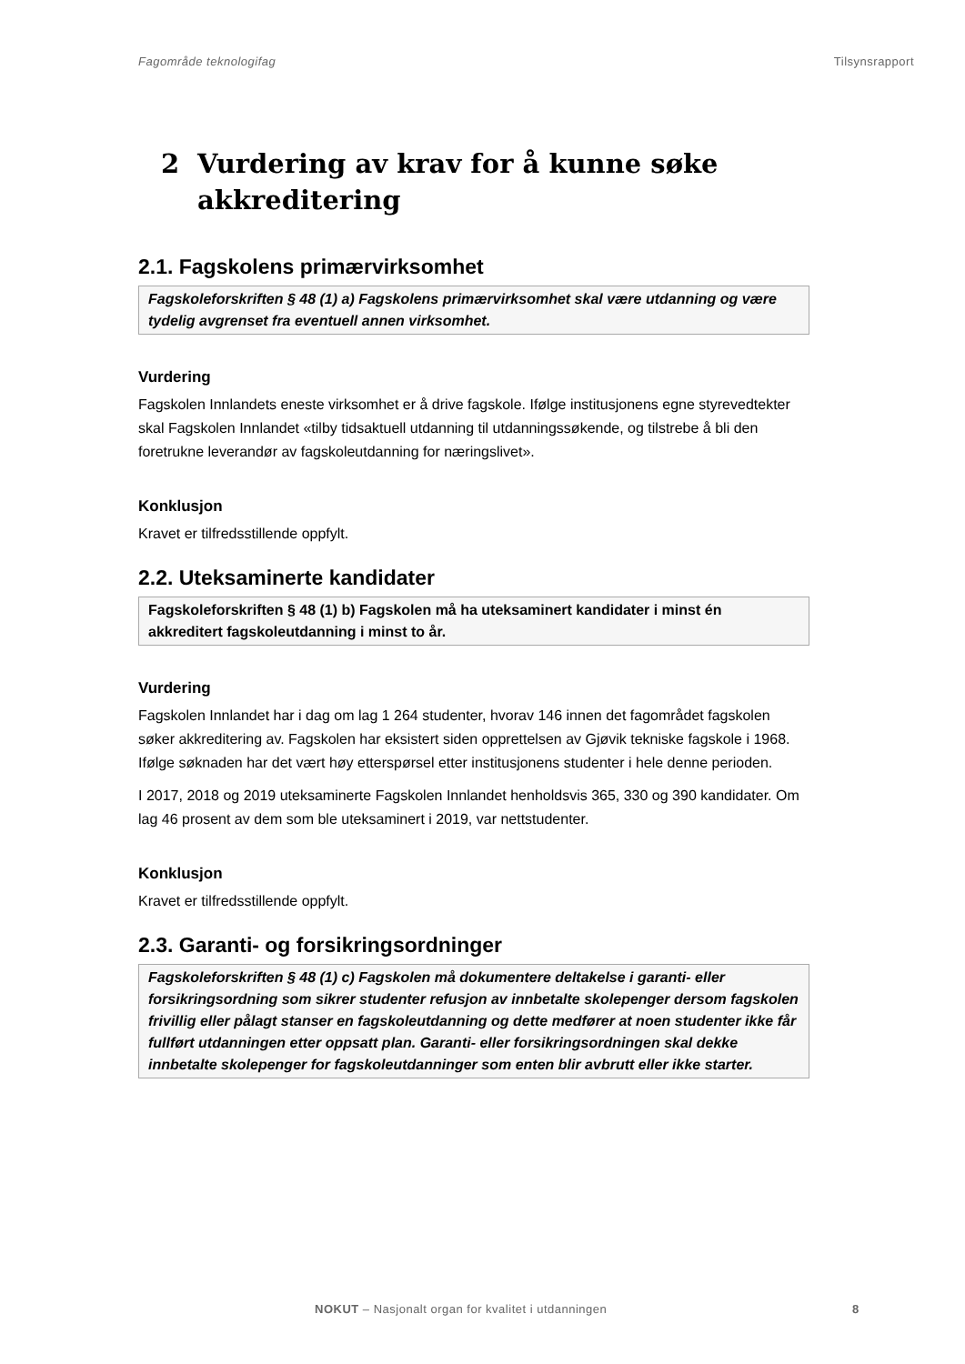Fagområde teknologifag Tilsynsrapport
2 Vurdering av krav for å kunne søke
akkreditering
2.1. Fagskolens primærvirksomhet
Fagskoleforskriften § 48 (1) a) Fagskolens primærvirksomhet skal være utdanning og være tydelig avgrenset fra eventuell annen virksomhet.
Vurdering
Fagskolen Innlandets eneste virksomhet er å drive fagskole. Ifølge institusjonens egne styrevedtekter skal Fagskolen Innlandet «tilby tidsaktuell utdanning til utdanningssøkende, og tilstrebe å bli den foretrukne leverandør av fagskoleutdanning for næringslivet».
Konklusjon
Kravet er tilfredsstillende oppfylt.
2.2. Uteksaminerte kandidater
Fagskoleforskriften § 48 (1) b) Fagskolen må ha uteksaminert kandidater i minst én akkreditert fagskoleutdanning i minst to år.
Vurdering
Fagskolen Innlandet har i dag om lag 1 264 studenter, hvorav 146 innen det fagområdet fagskolen søker akkreditering av. Fagskolen har eksistert siden opprettelsen av Gjøvik tekniske fagskole i 1968. Ifølge søknaden har det vært høy etterspørsel etter institusjonens studenter i hele denne perioden.
I 2017, 2018 og 2019 uteksaminerte Fagskolen Innlandet henholdsvis 365, 330 og 390 kandidater. Om lag 46 prosent av dem som ble uteksaminert i 2019, var nettstudenter.
Konklusjon
Kravet er tilfredsstillende oppfylt.
2.3. Garanti- og forsikringsordninger
Fagskoleforskriften § 48 (1) c) Fagskolen må dokumentere deltakelse i garanti- eller forsikringsordning som sikrer studenter refusjon av innbetalte skolepenger dersom fagskolen frivillig eller pålagt stanser en fagskoleutdanning og dette medfører at noen studenter ikke får fullført utdanningen etter oppsatt plan. Garanti- eller forsikringsordningen skal dekke innbetalte skolepenger for fagskoleutdanninger som enten blir avbrutt eller ikke starter.
NOKUT – Nasjonalt organ for kvalitet i utdanningen 8